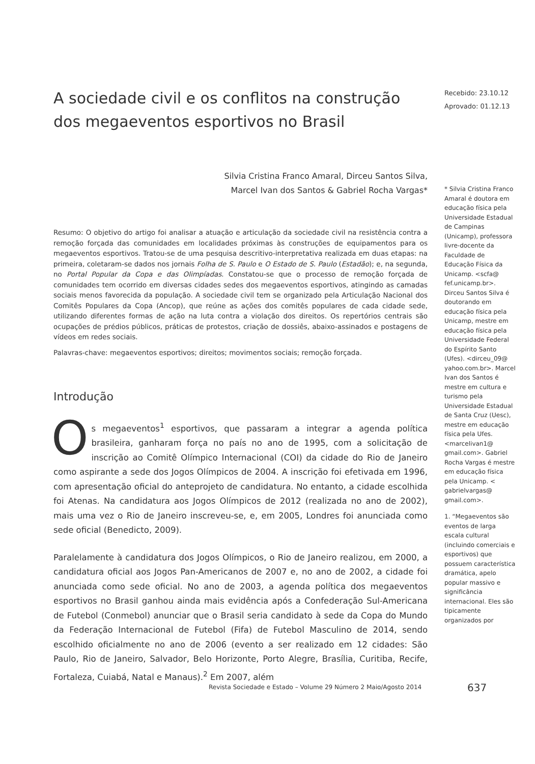A sociedade civil e os conflitos na construção dos megaeventos esportivos no Brasil
Silvia Cristina Franco Amaral, Dirceu Santos Silva,
Marcel Ivan dos Santos & Gabriel Rocha Vargas*
Resumo: O objetivo do artigo foi analisar a atuação e articulação da sociedade civil na resistência contra a remoção forçada das comunidades em localidades próximas às construções de equipamentos para os megaeventos esportivos. Tratou-se de uma pesquisa descritivo-interpretativa realizada em duas etapas: na primeira, coletaram-se dados nos jornais Folha de S. Paulo e O Estado de S. Paulo (Estadão); e, na segunda, no Portal Popular da Copa e das Olimpíadas. Constatou-se que o processo de remoção forçada de comunidades tem ocorrido em diversas cidades sedes dos megaeventos esportivos, atingindo as camadas sociais menos favorecida da população. A sociedade civil tem se organizado pela Articulação Nacional dos Comitês Populares da Copa (Ancop), que reúne as ações dos comitês populares de cada cidade sede, utilizando diferentes formas de ação na luta contra a violação dos direitos. Os repertórios centrais são ocupações de prédios públicos, práticas de protestos, criação de dossiês, abaixo-assinados e postagens de vídeos em redes sociais.
Palavras-chave: megaeventos esportivos; direitos; movimentos sociais; remoção forçada.
Introdução
Os megaeventos<sup>1</sup> esportivos, que passaram a integrar a agenda política brasileira, ganharam força no país no ano de 1995, com a solicitação de inscrição ao Comitê Olímpico Internacional (COI) da cidade do Rio de Janeiro como aspirante a sede dos Jogos Olímpicos de 2004. A inscrição foi efetivada em 1996, com apresentação oficial do anteprojeto de candidatura. No entanto, a cidade escolhida foi Atenas. Na candidatura aos Jogos Olímpicos de 2012 (realizada no ano de 2002), mais uma vez o Rio de Janeiro inscreveu-se, e, em 2005, Londres foi anunciada como sede oficial (Benedicto, 2009).
Paralelamente à candidatura dos Jogos Olímpicos, o Rio de Janeiro realizou, em 2000, a candidatura oficial aos Jogos Pan-Americanos de 2007 e, no ano de 2002, a cidade foi anunciada como sede oficial. No ano de 2003, a agenda política dos megaeventos esportivos no Brasil ganhou ainda mais evidência após a Confederação Sul-Americana de Futebol (Conmebol) anunciar que o Brasil seria candidato à sede da Copa do Mundo da Federação Internacional de Futebol (Fifa) de Futebol Masculino de 2014, sendo escolhido oficialmente no ano de 2006 (evento a ser realizado em 12 cidades: São Paulo, Rio de Janeiro, Salvador, Belo Horizonte, Porto Alegre, Brasília, Curitiba, Recife, Fortaleza, Cuiabá, Natal e Manaus).<sup>2</sup> Em 2007, além
Recebido: 23.10.12
Aprovado: 01.12.13
* Silvia Cristina Franco Amaral é doutora em educação física pela Universidade Estadual de Campinas (Unicamp), professora livre-docente da Faculdade de Educação Física da Unicamp. <scfa@ fef.unicamp.br>. Dirceu Santos Silva é doutorando em educação física pela Unicamp, mestre em educação física pela Universidade Federal do Espírito Santo (Ufes). <dirceu_09@ yahoo.com.br>. Marcel Ivan dos Santos é mestre em cultura e turismo pela Universidade Estadual de Santa Cruz (Uesc), mestre em educação física pela Ufes. <marcelivan1@ gmail.com>. Gabriel Rocha Vargas é mestre em educação física pela Unicamp. < gabrielvargas@ gmail.com>.
1. “Megaeventos são eventos de larga escala cultural (incluindo comerciais e esportivos) que possuem característica dramática, apelo popular massivo e significância internacional. Eles são tipicamente organizados por
Revista Sociedade e Estado – Volume 29 Número 2 Maio/Agosto 2014
637